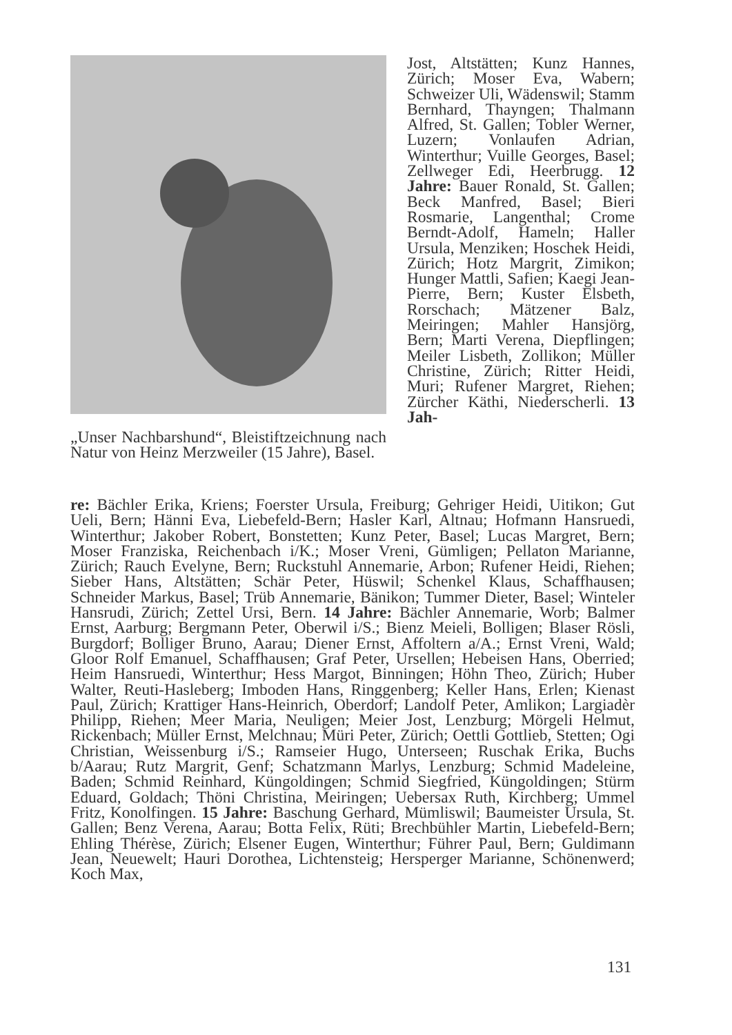„Unser Nachbarshund“, Bleistiftzeichnung nach Natur von Heinz Merzweiler (15 Jahre), Basel.
Jost, Altstätten; Kunz Hannes, Zürich; Moser Eva, Wabern; Schweizer Uli, Wädenswil; Stamm Bernhard, Thayngen; Thalmann Alfred, St. Gallen; Tobler Werner, Luzern; Vonlaufen Adrian, Winterthur; Vuille Georges, Basel; Zellweger Edi, Heerbrugg. 12 Jahre: Bauer Ronald, St. Gallen; Beck Manfred, Basel; Bieri Rosmarie, Langenthal; Crome Berndt-Adolf, Hameln; Haller Ursula, Menziken; Hoschek Heidi, Zürich; Hotz Margrit, Zimikon; Hunger Mattli, Safien; Kaegi Jean-Pierre, Bern; Kuster Elsbeth, Rorschach; Mätzener Balz, Meiringen; Mahler Hansjörg, Bern; Marti Verena, Diepflingen; Meiler Lisbeth, Zollikon; Müller Christine, Zürich; Ritter Heidi, Muri; Rufener Margret, Riehen; Zürcher Käthi, Niederscherli. 13 Jah-
re: Bächler Erika, Kriens; Foerster Ursula, Freiburg; Gehriger Heidi, Uitikon; Gut Ueli, Bern; Hänni Eva, Liebefeld-Bern; Hasler Karl, Altnau; Hofmann Hansruedi, Winterthur; Jakober Robert, Bonstetten; Kunz Peter, Basel; Lucas Margret, Bern; Moser Franziska, Reichenbach i/K.; Moser Vreni, Gümligen; Pellaton Marianne, Zürich; Rauch Evelyne, Bern; Ruckstuhl Annemarie, Arbon; Rufener Heidi, Riehen; Sieber Hans, Altstätten; Schär Peter, Hüswil; Schenkel Klaus, Schaffhausen; Schneider Markus, Basel; Trüb Annemarie, Bänikon; Tummer Dieter, Basel; Winteler Hansrudi, Zürich; Zettel Ursi, Bern. 14 Jahre: Bächler Annemarie, Worb; Balmer Ernst, Aarburg; Bergmann Peter, Oberwil i/S.; Bienz Meieli, Bolligen; Blaser Rösli, Burgdorf; Bolliger Bruno, Aarau; Diener Ernst, Affoltern a/A.; Ernst Vreni, Wald; Gloor Rolf Emanuel, Schaffhausen; Graf Peter, Ursellen; Hebeisen Hans, Oberried; Heim Hansruedi, Winterthur; Hess Margot, Binningen; Höhn Theo, Zürich; Huber Walter, Reuti-Hasleberg; Imboden Hans, Ringgenberg; Keller Hans, Erlen; Kienast Paul, Zürich; Krattiger Hans-Heinrich, Oberdorf; Landolf Peter, Amlikon; Largiadèr Philipp, Riehen; Meer Maria, Neuligen; Meier Jost, Lenzburg; Mörgeli Helmut, Rickenbach; Müller Ernst, Melchnau; Müri Peter, Zürich; Oettli Gottlieb, Stetten; Ogi Christian, Weissenburg i/S.; Ramseier Hugo, Unterseen; Ruschak Erika, Buchs b/Aarau; Rutz Margrit, Genf; Schatzmann Marlys, Lenzburg; Schmid Madeleine, Baden; Schmid Reinhard, Küngoldingen; Schmid Siegfried, Küngoldingen; Stürm Eduard, Goldach; Thöni Christina, Meiringen; Uebersax Ruth, Kirchberg; Ummel Fritz, Konolfingen. 15 Jahre: Baschung Gerhard, Mümliswil; Baumeister Ursula, St. Gallen; Benz Verena, Aarau; Botta Felix, Rüti; Brechbühler Martin, Liebefeld-Bern; Ehling Thérèse, Zürich; Elsener Eugen, Winterthur; Führer Paul, Bern; Guldimann Jean, Neuewelt; Hauri Dorothea, Lichtensteig; Hersperger Marianne, Schönenwerd; Koch Max,
131